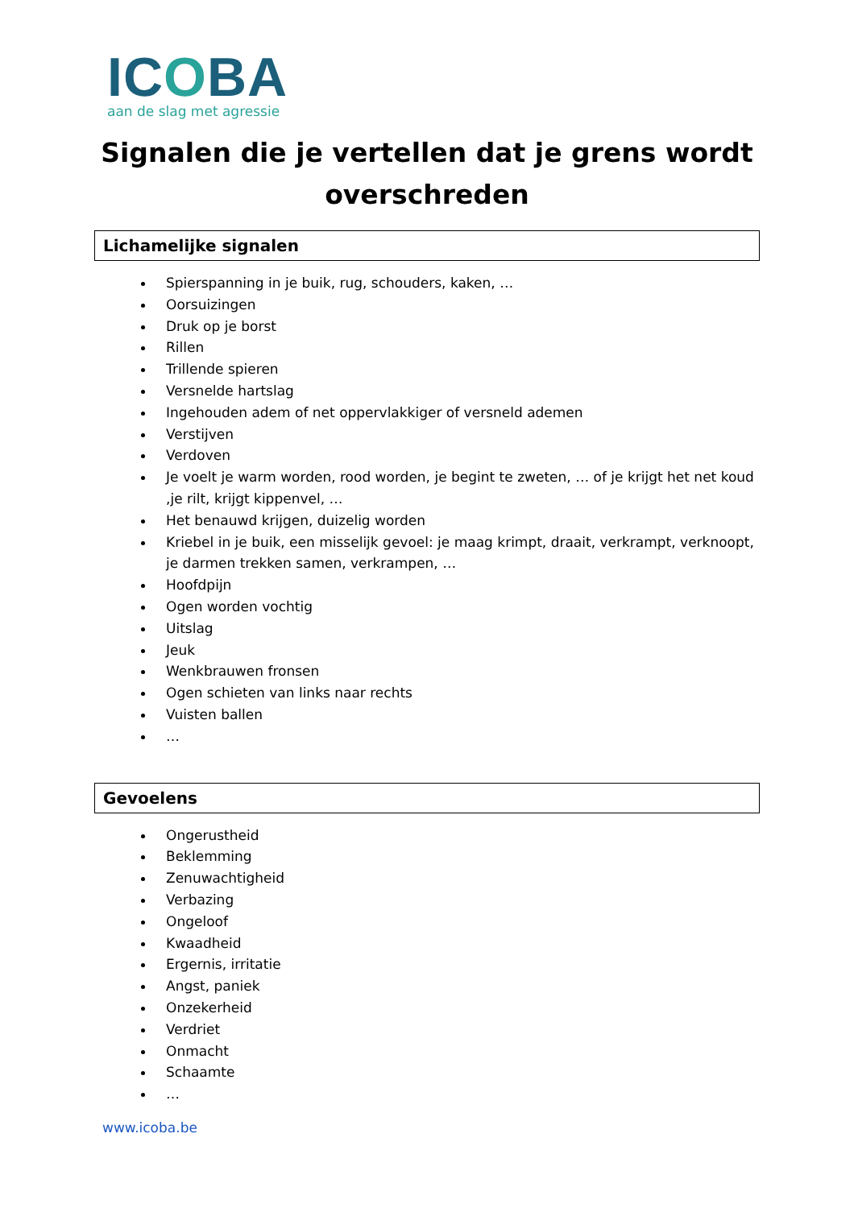ICOBA
aan de slag met agressie
Signalen die je vertellen dat je grens wordt overschreden
Lichamelijke signalen
Spierspanning in je buik, rug, schouders, kaken, …
Oorsuizingen
Druk op je borst
Rillen
Trillende spieren
Versnelde hartslag
Ingehouden adem of net oppervlakkiger of versneld ademen
Verstijven
Verdoven
Je voelt je warm worden, rood worden, je begint te zweten, … of je krijgt het net koud ,je rilt, krijgt kippenvel, …
Het benauwd krijgen, duizelig worden
Kriebel in je buik, een misselijk gevoel: je maag krimpt, draait, verkrampt, verknoopt, je darmen trekken samen, verkrampen, …
Hoofdpijn
Ogen worden vochtig
Uitslag
Jeuk
Wenkbrauwen fronsen
Ogen schieten van links naar rechts
Vuisten ballen
…
Gevoelens
Ongerustheid
Beklemming
Zenuwachtigheid
Verbazing
Ongeloof
Kwaadheid
Ergernis, irritatie
Angst, paniek
Onzekerheid
Verdriet
Onmacht
Schaamte
…
www.icoba.be